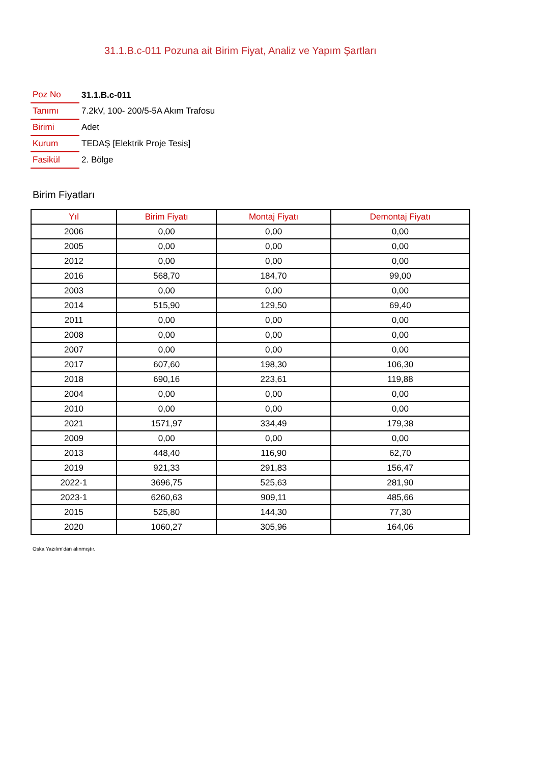31.1.B.c-011 Pozuna ait Birim Fiyat, Analiz ve Yapım Şartları
| Poz No | 31.1.B.c-011 |
| Tanımı | 7.2kV, 100- 200/5-5A Akım Trafosu |
| Birimi | Adet |
| Kurum | TEDAŞ [Elektrik Proje Tesis] |
| Fasikül | 2. Bölge |
Birim Fiyatları
| Yıl | Birim Fiyatı | Montaj Fiyatı | Demontaj Fiyatı |
| --- | --- | --- | --- |
| 2006 | 0,00 | 0,00 | 0,00 |
| 2005 | 0,00 | 0,00 | 0,00 |
| 2012 | 0,00 | 0,00 | 0,00 |
| 2016 | 568,70 | 184,70 | 99,00 |
| 2003 | 0,00 | 0,00 | 0,00 |
| 2014 | 515,90 | 129,50 | 69,40 |
| 2011 | 0,00 | 0,00 | 0,00 |
| 2008 | 0,00 | 0,00 | 0,00 |
| 2007 | 0,00 | 0,00 | 0,00 |
| 2017 | 607,60 | 198,30 | 106,30 |
| 2018 | 690,16 | 223,61 | 119,88 |
| 2004 | 0,00 | 0,00 | 0,00 |
| 2010 | 0,00 | 0,00 | 0,00 |
| 2021 | 1571,97 | 334,49 | 179,38 |
| 2009 | 0,00 | 0,00 | 0,00 |
| 2013 | 448,40 | 116,90 | 62,70 |
| 2019 | 921,33 | 291,83 | 156,47 |
| 2022-1 | 3696,75 | 525,63 | 281,90 |
| 2023-1 | 6260,63 | 909,11 | 485,66 |
| 2015 | 525,80 | 144,30 | 77,30 |
| 2020 | 1060,27 | 305,96 | 164,06 |
Oska Yazılım'dan alınmıştır.